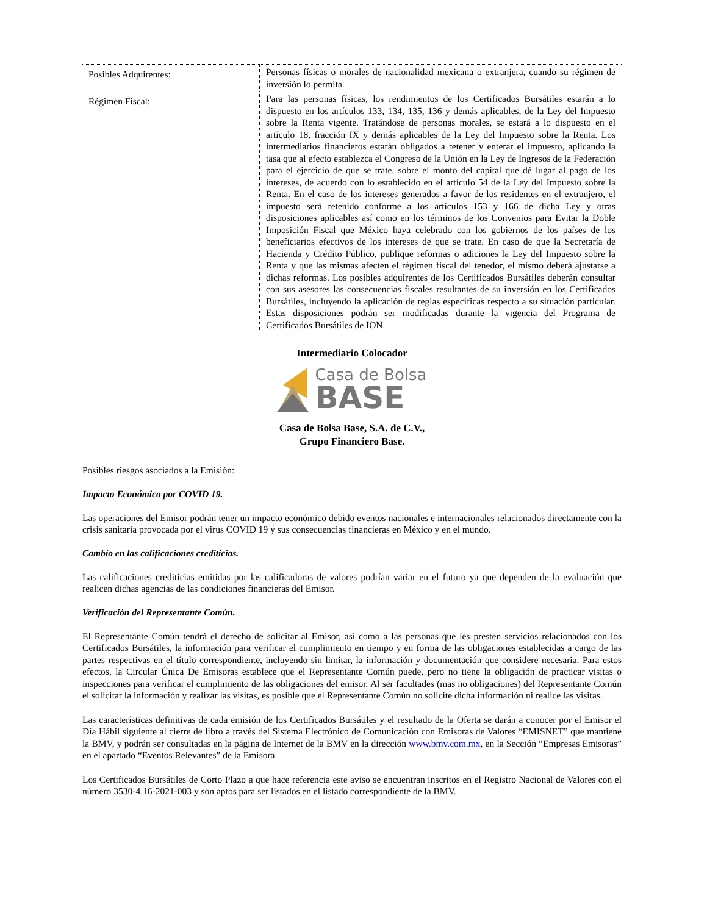| Posibles Adquirentes: | Personas físicas o morales de nacionalidad mexicana o extranjera, cuando su régimen de inversión lo permita. |
| Régimen Fiscal: | Para las personas físicas, los rendimientos de los Certificados Bursátiles estarán a lo dispuesto en los artículos 133, 134, 135, 136 y demás aplicables, de la Ley del Impuesto sobre la Renta vigente. Tratándose de personas morales, se estará a lo dispuesto en el artículo 18, fracción IX y demás aplicables de la Ley del Impuesto sobre la Renta. Los intermediarios financieros estarán obligados a retener y enterar el impuesto, aplicando la tasa que al efecto establezca el Congreso de la Unión en la Ley de Ingresos de la Federación para el ejercicio de que se trate, sobre el monto del capital que dé lugar al pago de los intereses, de acuerdo con lo establecido en el artículo 54 de la Ley del Impuesto sobre la Renta. En el caso de los intereses generados a favor de los residentes en el extranjero, el impuesto será retenido conforme a los artículos 153 y 166 de dicha Ley y otras disposiciones aplicables así como en los términos de los Convenios para Evitar la Doble Imposición Fiscal que México haya celebrado con los gobiernos de los países de los beneficiarios efectivos de los intereses de que se trate. En caso de que la Secretaría de Hacienda y Crédito Público, publique reformas o adiciones la Ley del Impuesto sobre la Renta y que las mismas afecten el régimen fiscal del tenedor, el mismo deberá ajustarse a dichas reformas. Los posibles adquirentes de los Certificados Bursátiles deberán consultar con sus asesores las consecuencias fiscales resultantes de su inversión en los Certificados Bursátiles, incluyendo la aplicación de reglas específicas respecto a su situación particular. Estas disposiciones podrán ser modificadas durante la vigencia del Programa de Certificados Bursátiles de ION. |
Intermediario Colocador
Casa de Bolsa
BASE
Casa de Bolsa Base, S.A. de C.V.,
Grupo Financiero Base.
Posibles riesgos asociados a la Emisión:
Impacto Económico por COVID 19.
Las operaciones del Emisor podrán tener un impacto económico debido eventos nacionales e internacionales relacionados directamente con la crisis sanitaria provocada por el virus COVID 19 y sus consecuencias financieras en México y en el mundo.
Cambio en las calificaciones crediticias.
Las calificaciones crediticias emitidas por las calificadoras de valores podrían variar en el futuro ya que dependen de la evaluación que realicen dichas agencias de las condiciones financieras del Emisor.
Verificación del Representante Común.
El Representante Común tendrá el derecho de solicitar al Emisor, así como a las personas que les presten servicios relacionados con los Certificados Bursátiles, la información para verificar el cumplimiento en tiempo y en forma de las obligaciones establecidas a cargo de las partes respectivas en el título correspondiente, incluyendo sin limitar, la información y documentación que considere necesaria. Para estos efectos, la Circular Única De Emisoras establece que el Representante Común puede, pero no tiene la obligación de practicar visitas o inspecciones para verificar el cumplimiento de las obligaciones del emisor. Al ser facultades (mas no obligaciones) del Representante Común el solicitar la información y realizar las visitas, es posible que el Representante Común no solicite dicha información ni realice las visitas.
Las características definitivas de cada emisión de los Certificados Bursátiles y el resultado de la Oferta se darán a conocer por el Emisor el Día Hábil siguiente al cierre de libro a través del Sistema Electrónico de Comunicación con Emisoras de Valores “EMISNET” que mantiene la BMV, y podrán ser consultadas en la página de Internet de la BMV en la dirección www.bmv.com.mx, en la Sección “Empresas Emisoras” en el apartado “Eventos Relevantes” de la Emisora.
Los Certificados Bursátiles de Corto Plazo a que hace referencia este aviso se encuentran inscritos en el Registro Nacional de Valores con el número 3530-4.16-2021-003 y son aptos para ser listados en el listado correspondiente de la BMV.